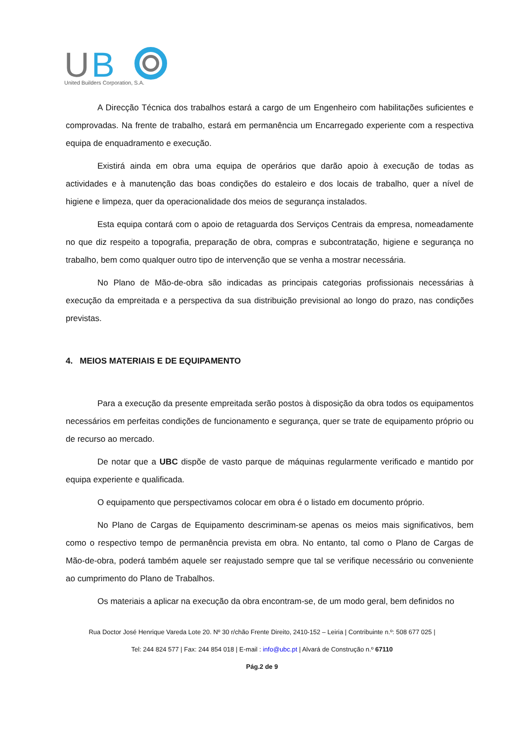U
B
United Builders Corporation, S.A.
A Direcção Técnica dos trabalhos estará a cargo de um Engenheiro com habilitações suficientes e comprovadas. Na frente de trabalho, estará em permanência um Encarregado experiente com a respectiva equipa de enquadramento e execução.
Existirá ainda em obra uma equipa de operários que darão apoio à execução de todas as actividades e à manutenção das boas condições do estaleiro e dos locais de trabalho, quer a nível de higiene e limpeza, quer da operacionalidade dos meios de segurança instalados.
Esta equipa contará com o apoio de retaguarda dos Serviços Centrais da empresa, nomeadamente no que diz respeito a topografia, preparação de obra, compras e subcontratação, higiene e segurança no trabalho, bem como qualquer outro tipo de intervenção que se venha a mostrar necessária.
No Plano de Mão-de-obra são indicadas as principais categorias profissionais necessárias à execução da empreitada e a perspectiva da sua distribuição previsional ao longo do prazo, nas condições previstas.
4. MEIOS MATERIAIS E DE EQUIPAMENTO
Para a execução da presente empreitada serão postos à disposição da obra todos os equipamentos necessários em perfeitas condições de funcionamento e segurança, quer se trate de equipamento próprio ou de recurso ao mercado.
De notar que a UBC dispõe de vasto parque de máquinas regularmente verificado e mantido por equipa experiente e qualificada.
O equipamento que perspectivamos colocar em obra é o listado em documento próprio.
No Plano de Cargas de Equipamento descriminam-se apenas os meios mais significativos, bem como o respectivo tempo de permanência prevista em obra. No entanto, tal como o Plano de Cargas de Mão-de-obra, poderá também aquele ser reajustado sempre que tal se verifique necessário ou conveniente ao cumprimento do Plano de Trabalhos.
Os materiais a aplicar na execução da obra encontram-se, de um modo geral, bem definidos no
Rua Doctor José Henrique Vareda Lote 20. Nº 30 r/chão Frente Direito, 2410-152 – Leiria | Contribuinte n.º: 508 677 025 |
Tel: 244 824 577 | Fax: 244 854 018 | E-mail : info@ubc.pt | Alvará de Construção n.º 67110
Pág.2 de 9